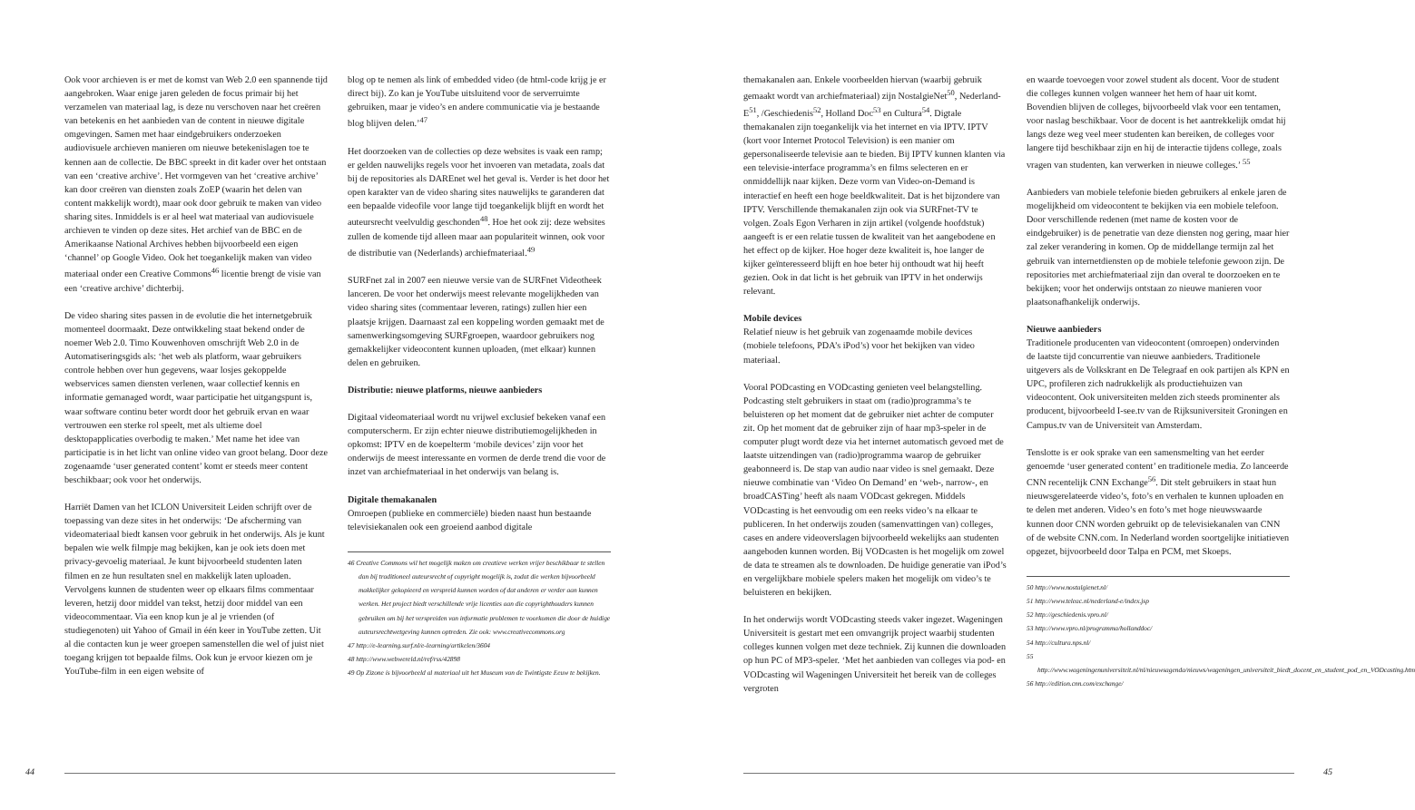Ook voor archieven is er met de komst van Web 2.0 een spannende tijd aangebroken. Waar enige jaren geleden de focus primair bij het verzamelen van materiaal lag, is deze nu verschoven naar het creëren van betekenis en het aanbieden van de content in nieuwe digitale omgevingen. Samen met haar eindgebruikers onderzoeken audiovisuele archieven manieren om nieuwe betekenislagen toe te kennen aan de collectie. De BBC spreekt in dit kader over het ontstaan van een ‘creative archive’. Het vormgeven van het ‘creative archive’ kan door creëren van diensten zoals ZoEP (waarin het delen van content makkelijk wordt), maar ook door gebruik te maken van video sharing sites. Inmiddels is er al heel wat materiaal van audiovisuele archieven te vinden op deze sites. Het archief van de BBC en de Amerikaanse National Archives hebben bijvoorbeeld een eigen ‘channel’ op Google Video. Ook het toegankelijk maken van video materiaal onder een Creative Commons<sup>46</sup> licentie brengt de visie van een ‘creative archive’ dichterbij.
De video sharing sites passen in de evolutie die het internetgebruik momenteel doormaakt. Deze ontwikkeling staat bekend onder de noemer Web 2.0. Timo Kouwenhoven omschrijft Web 2.0 in de Automatiseringsgids als: ‘het web als platform, waar gebruikers controle hebben over hun gegevens, waar losjes gekoppelde webservices samen diensten verlenen, waar collectief kennis en informatie gemanaged wordt, waar participatie het uitgangspunt is, waar software continu beter wordt door het gebruik ervan en waar vertrouwen een sterke rol speelt, met als ultieme doel desktopapplicaties overbodig te maken.’ Met name het idee van participatie is in het licht van online video van groot belang. Door deze zogenaamde ‘user generated content’ komt er steeds meer content beschikbaar; ook voor het onderwijs.
Harriët Damen van het ICLON Universiteit Leiden schrijft over de toepassing van deze sites in het onderwijs: ‘De afscherming van videomateriaal biedt kansen voor gebruik in het onderwijs. Als je kunt bepalen wie welk filmpje mag bekijken, kan je ook iets doen met privacy-gevoelig materiaal. Je kunt bijvoorbeeld studenten laten filmen en ze hun resultaten snel en makkelijk laten uploaden. Vervolgens kunnen de studenten weer op elkaars films commentaar leveren, hetzij door middel van tekst, hetzij door middel van een videocommentaar. Via een knop kun je al je vrienden (of studiegenoten) uit Yahoo of Gmail in één keer in YouTube zetten. Uit al die contacten kun je weer groepen samenstellen die wel of juist niet toegang krijgen tot bepaalde films. Ook kun je ervoor kiezen om je YouTube-film in een eigen website of
blog op te nemen als link of embedded video (de html-code krijg je er direct bij). Zo kan je YouTube uitsluitend voor de serverruimte gebruiken, maar je video’s en andere communicatie via je bestaande blog blijven delen.’<sup>47</sup>
Het doorzoeken van de collecties op deze websites is vaak een ramp; er gelden nauwelijks regels voor het invoeren van metadata, zoals dat bij de repositories als DAREnet wel het geval is. Verder is het door het open karakter van de video sharing sites nauwelijks te garanderen dat een bepaalde videofile voor lange tijd toegankelijk blijft en wordt het auteursrecht veelvuldig geschonden<sup>48</sup>. Hoe het ook zij: deze websites zullen de komende tijd alleen maar aan populariteit winnen, ook voor de distributie van (Nederlands) archiefmateriaal.<sup>49</sup>
SURFnet zal in 2007 een nieuwe versie van de SURFnet Videotheek lanceren. De voor het onderwijs meest relevante mogelijkheden van video sharing sites (commentaar leveren, ratings) zullen hier een plaatsje krijgen. Daarnaast zal een koppeling worden gemaakt met de samenwerkingsomgeving SURFgroepen, waardoor gebruikers nog gemakkelijker videocontent kunnen uploaden, (met elkaar) kunnen delen en gebruiken.
Distributie: nieuwe platforms, nieuwe aanbieders
Digitaal videomateriaal wordt nu vrijwel exclusief bekeken vanaf een computerscherm. Er zijn echter nieuwe distributiemogelijkheden in opkomst: IPTV en de koepelterm ‘mobile devices’ zijn voor het onderwijs de meest interessante en vormen de derde trend die voor de inzet van archiefmateriaal in het onderwijs van belang is.
Digitale themakanalen
Omroepen (publieke en commerciële) bieden naast hun bestaande televisiekanalen ook een groeiend aanbod digitale
46 Creative Commons wil het mogelijk maken om creatieve werken vrijer beschikbaar te stellen dan bij traditioneel auteursrecht of copyright mogelijk is, zodat die werken bijvoorbeeld makkelijker gekopieerd en verspreid kunnen worden of dat anderen er verder aan kunnen werken. Het project biedt verschillende vrije licenties aan die copyrighthouders kunnen gebruiken om bij het verspreiden van informatie problemen te voorkomen die door de huidige auteursrechtwetgeving kunnen optreden. Zie ook: www.creativecommons.org
47 http://e-learning.surf.nl/e-learning/artikelen/3604
48 http://www.webwereld.nl/ref/rss/42898
49 Op Zizone is bijvoorbeeld al materiaal uit het Museum van de Twintigste Eeuw te bekijken.
44
themakanalen aan. Enkele voorbeelden hiervan (waarbij gebruik gemaakt wordt van archiefmateriaal) zijn NostalgieNet<sup>50</sup>, Nederland-E<sup>51</sup>, /Geschiedenis<sup>52</sup>, Holland Doc<sup>53</sup> en Cultura<sup>54</sup>. Digtale themakanalen zijn toegankelijk via het internet en via IPTV. IPTV (kort voor Internet Protocol Television) is een manier om gepersonaliseerde televisie aan te bieden. Bij IPTV kunnen klanten via een televisie-interface programma’s en films selecteren en er onmiddellijk naar kijken. Deze vorm van Video-on-Demand is interactief en heeft een hoge beeldkwaliteit. Dat is het bijzondere van IPTV. Verschillende themakanalen zijn ook via SURFnet-TV te volgen. Zoals Egon Verharen in zijn artikel (volgende hoofdstuk) aangeeft is er een relatie tussen de kwaliteit van het aangebodene en het effect op de kijker. Hoe hoger deze kwaliteit is, hoe langer de kijker geïnteresseerd blijft en hoe beter hij onthoudt wat hij heeft gezien. Ook in dat licht is het gebruik van IPTV in het onderwijs relevant.
Mobile devices
Relatief nieuw is het gebruik van zogenaamde mobile devices (mobiele telefoons, PDA’s iPod’s) voor het bekijken van video materiaal.
Vooral PODcasting en VODcasting genieten veel belangstelling. Podcasting stelt gebruikers in staat om (radio)programma’s te beluisteren op het moment dat de gebruiker niet achter de computer zit. Op het moment dat de gebruiker zijn of haar mp3-speler in de computer plugt wordt deze via het internet automatisch gevoed met de laatste uitzendingen van (radio)programma waarop de gebruiker geabonneerd is. De stap van audio naar video is snel gemaakt. Deze nieuwe combinatie van ‘Video On Demand’ en ‘web-, narrow-, en broadCASTing’ heeft als naam VODcast gekregen. Middels VODcasting is het eenvoudig om een reeks video’s na elkaar te publiceren. In het onderwijs zouden (samenvattingen van) colleges, cases en andere videoverslagen bijvoorbeeld wekelijks aan studenten aangeboden kunnen worden. Bij VODcasten is het mogelijk om zowel de data te streamen als te downloaden. De huidige generatie van iPod’s en vergelijkbare mobiele spelers maken het mogelijk om video’s te beluisteren en bekijken.
In het onderwijs wordt VODcasting steeds vaker ingezet. Wageningen Universiteit is gestart met een omvangrijk project waarbij studenten colleges kunnen volgen met deze techniek. Zij kunnen die downloaden op hun PC of MP3-speler. ‘Met het aanbieden van colleges via pod- en VODcasting wil Wageningen Universiteit het bereik van de colleges vergroten
en waarde toevoegen voor zowel student als docent. Voor de student die colleges kunnen volgen wanneer het hem of haar uit komt. Bovendien blijven de colleges, bijvoorbeeld vlak voor een tentamen, voor naslag beschikbaar. Voor de docent is het aantrekkelijk omdat hij langs deze weg veel meer studenten kan bereiken, de colleges voor langere tijd beschikbaar zijn en hij de interactie tijdens college, zoals vragen van studenten, kan verwerken in nieuwe colleges.’ <sup>55</sup>
Aanbieders van mobiele telefonie bieden gebruikers al enkele jaren de mogelijkheid om videocontent te bekijken via een mobiele telefoon. Door verschillende redenen (met name de kosten voor de eindgebruiker) is de penetratie van deze diensten nog gering, maar hier zal zeker verandering in komen. Op de middellange termijn zal het gebruik van internetdiensten op de mobiele telefonie gewoon zijn. De repositories met archiefmateriaal zijn dan overal te doorzoeken en te bekijken; voor het onderwijs ontstaan zo nieuwe manieren voor plaatsonafhankelijk onderwijs.
Nieuwe aanbieders
Traditionele producenten van videocontent (omroepen) ondervinden de laatste tijd concurrentie van nieuwe aanbieders. Traditionele uitgevers als de Volkskrant en De Telegraaf en ook partijen als KPN en UPC, profileren zich nadrukkelijk als productiehuizen van videocontent. Ook universiteiten melden zich steeds prominenter als producent, bijvoorbeeld I-see.tv van de Rijksuniversiteit Groningen en Campus.tv van de Universiteit van Amsterdam.
Tenslotte is er ook sprake van een samensmelting van het eerder genoemde ‘user generated content’ en traditionele media. Zo lanceerde CNN recentelijk CNN Exchange<sup>56</sup>. Dit stelt gebruikers in staat hun nieuwsgerelateerde video’s, foto’s en verhalen te kunnen uploaden en te delen met anderen. Video’s en foto’s met hoge nieuwswaarde kunnen door CNN worden gebruikt op de televisiekanalen van CNN of de website CNN.com. In Nederland worden soortgelijke initiatieven opgezet, bijvoorbeeld door Talpa en PCM, met Skoeps.
50 http://www.nostalgienet.nl/
51 http://www.teleac.nl/nederland-e/index.jsp
52 http://geschiedenis.vpro.nl/
53 http://www.vpro.nl/programma/hollanddoc/
54 http://cultura.nps.nl/
55 http://www.wageningenuniversiteit.nl/nl/nieuwsagenda/nieuws/wageningen_universiteit_biedt_docent_en_student_pod_en_VODcasting.htm
56 http://edition.cnn.com/exchange/
45